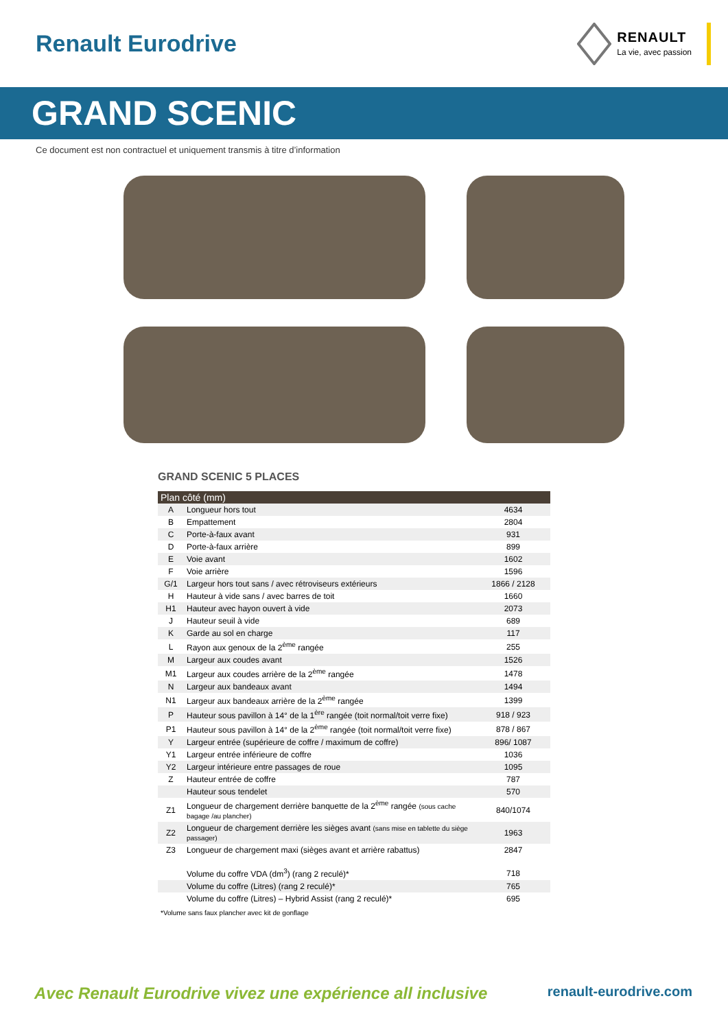Renault Eurodrive
RENAULT
La vie, avec passion
GRAND SCENIC
Ce document est non contractuel et uniquement transmis à titre d’information
GRAND SCENIC 5 PLACES
| Plan côté (mm) | | |
| --- | --- | --- |
| A | Longueur hors tout | 4634 |
| B | Empattement | 2804 |
| C | Porte-à-faux avant | 931 |
| D | Porte-à-faux arrière | 899 |
| E | Voie avant | 1602 |
| F | Voie arrière | 1596 |
| G/1 | Largeur hors tout sans / avec rétroviseurs extérieurs | 1866 / 2128 |
| H | Hauteur à vide sans / avec barres de toit | 1660 |
| H1 | Hauteur avec hayon ouvert à vide | 2073 |
| J | Hauteur seuil à vide | 689 |
| K | Garde au sol en charge | 117 |
| L | Rayon aux genoux de la 2<sup>ème</sup> rangée | 255 |
| M | Largeur aux coudes avant | 1526 |
| M1 | Largeur aux coudes arrière de la 2<sup>ème</sup> rangée | 1478 |
| N | Largeur aux bandeaux avant | 1494 |
| N1 | Largeur aux bandeaux arrière de la 2<sup>ème</sup> rangée | 1399 |
| P | Hauteur sous pavillon à 14° de la 1<sup>ère</sup> rangée (toit normal/toit verre fixe) | 918 / 923 |
| P1 | Hauteur sous pavillon à 14° de la 2<sup>ème</sup> rangée (toit normal/toit verre fixe) | 878 / 867 |
| Y | Largeur entrée (supérieure de coffre / maximum de coffre) | 896/ 1087 |
| Y1 | Largeur entrée inférieure de coffre | 1036 |
| Y2 | Largeur intérieure entre passages de roue | 1095 |
| Z | Hauteur entrée de coffre | 787 |
| | Hauteur sous tendelet | 570 |
| Z1 | Longueur de chargement derrière banquette de la 2<sup>ème</sup> rangée (sous cache bagage /au plancher) | 840/1074 |
| Z2 | Longueur de chargement derrière les sièges avant (sans mise en tablette du siège passager) | 1963 |
| Z3 | Longueur de chargement maxi (sièges avant et arrière rabattus) | 2847 |
| | Volume du coffre VDA (dm<sup>3</sup>) (rang 2 reculé)* | 718 |
| | Volume du coffre (Litres) (rang 2 reculé)* | 765 |
| | Volume du coffre (Litres) – Hybrid Assist (rang 2 reculé)* | 695 |
*Volume sans faux plancher avec kit de gonflage
Avec Renault Eurodrive vivez une expérience all inclusive renault-eurodrive.com